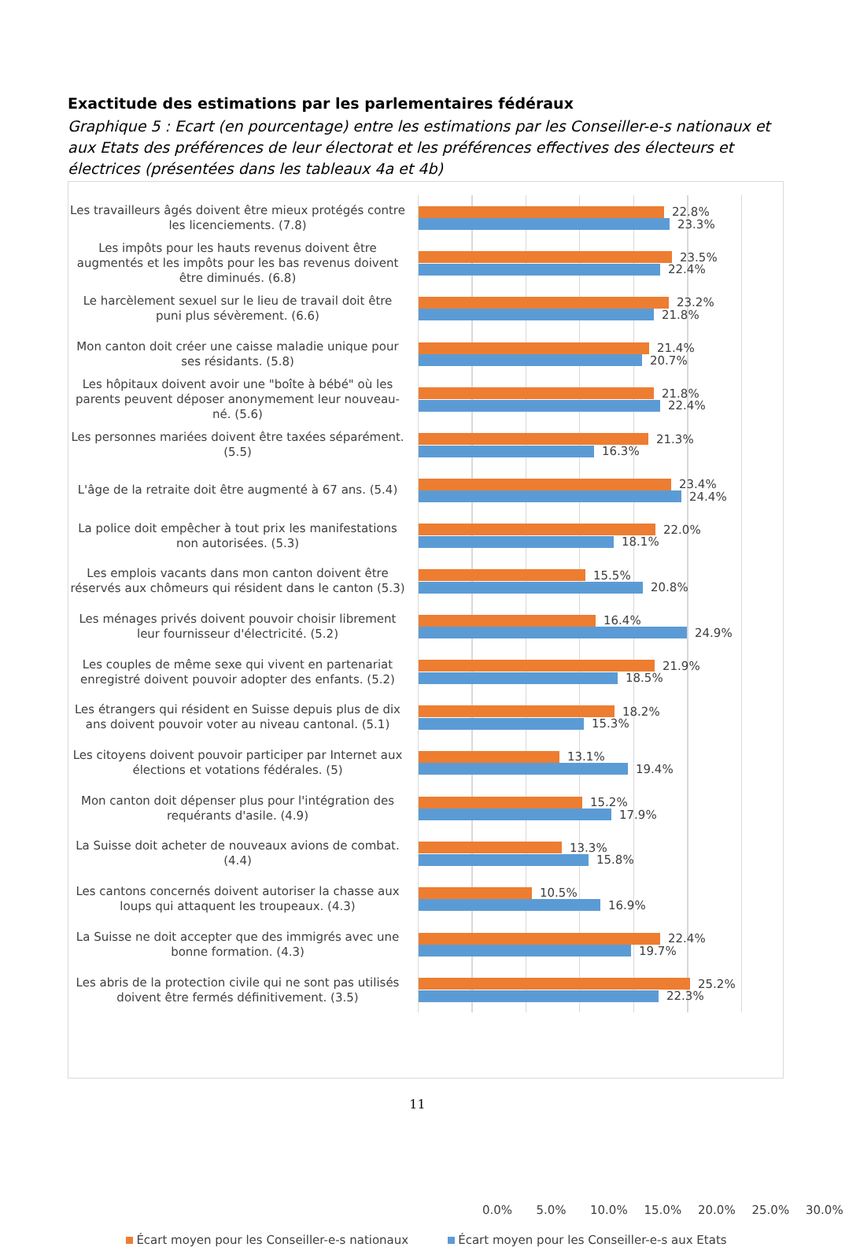Exactitude des estimations par les parlementaires fédéraux
Graphique 5 : Ecart (en pourcentage) entre les estimations par les Conseiller-e-s nationaux et aux Etats des préférences de leur électorat et les préférences effectives des électeurs et électrices (présentées dans les tableaux 4a et 4b)
Les travailleurs âgés doivent être mieux protégés contre les licenciements. (7.8)
22.8%
23.3%
Les impôts pour les hauts revenus doivent être augmentés et les impôts pour les bas revenus doivent être diminués. (6.8)
23.5%
22.4%
Le harcèlement sexuel sur le lieu de travail doit être puni plus sévèrement. (6.6)
23.2%
21.8%
Mon canton doit créer une caisse maladie unique pour ses résidants. (5.8)
21.4%
20.7%
Les hôpitaux doivent avoir une "boîte à bébé" où les parents peuvent déposer anonymement leur nouveau-né. (5.6)
21.8%
22.4%
Les personnes mariées doivent être taxées séparément. (5.5)
21.3%
16.3%
L'âge de la retraite doit être augmenté à 67 ans. (5.4)
23.4%
24.4%
La police doit empêcher à tout prix les manifestations non autorisées. (5.3)
22.0%
18.1%
Les emplois vacants dans mon canton doivent être réservés aux chômeurs qui résident dans le canton (5.3)
15.5%
20.8%
Les ménages privés doivent pouvoir choisir librement leur fournisseur d'électricité. (5.2)
16.4%
24.9%
Les couples de même sexe qui vivent en partenariat enregistré doivent pouvoir adopter des enfants. (5.2)
21.9%
18.5%
Les étrangers qui résident en Suisse depuis plus de dix ans doivent pouvoir voter au niveau cantonal. (5.1)
18.2%
15.3%
Les citoyens doivent pouvoir participer par Internet aux élections et votations fédérales. (5)
13.1%
19.4%
Mon canton doit dépenser plus pour l'intégration des requérants d'asile. (4.9)
15.2%
17.9%
La Suisse doit acheter de nouveaux avions de combat. (4.4)
13.3%
15.8%
Les cantons concernés doivent autoriser la chasse aux loups qui attaquent les troupeaux. (4.3)
10.5%
16.9%
La Suisse ne doit accepter que des immigrés avec une bonne formation. (4.3)
22.4%
19.7%
Les abris de la protection civile qui ne sont pas utilisés doivent être fermés définitivement. (3.5)
25.2%
22.3%
0.0% 5.0% 10.0% 15.0% 20.0% 25.0% 30.0%
Écart moyen pour les Conseiller-e-s nationaux Écart moyen pour les Conseiller-e-s aux Etats
11